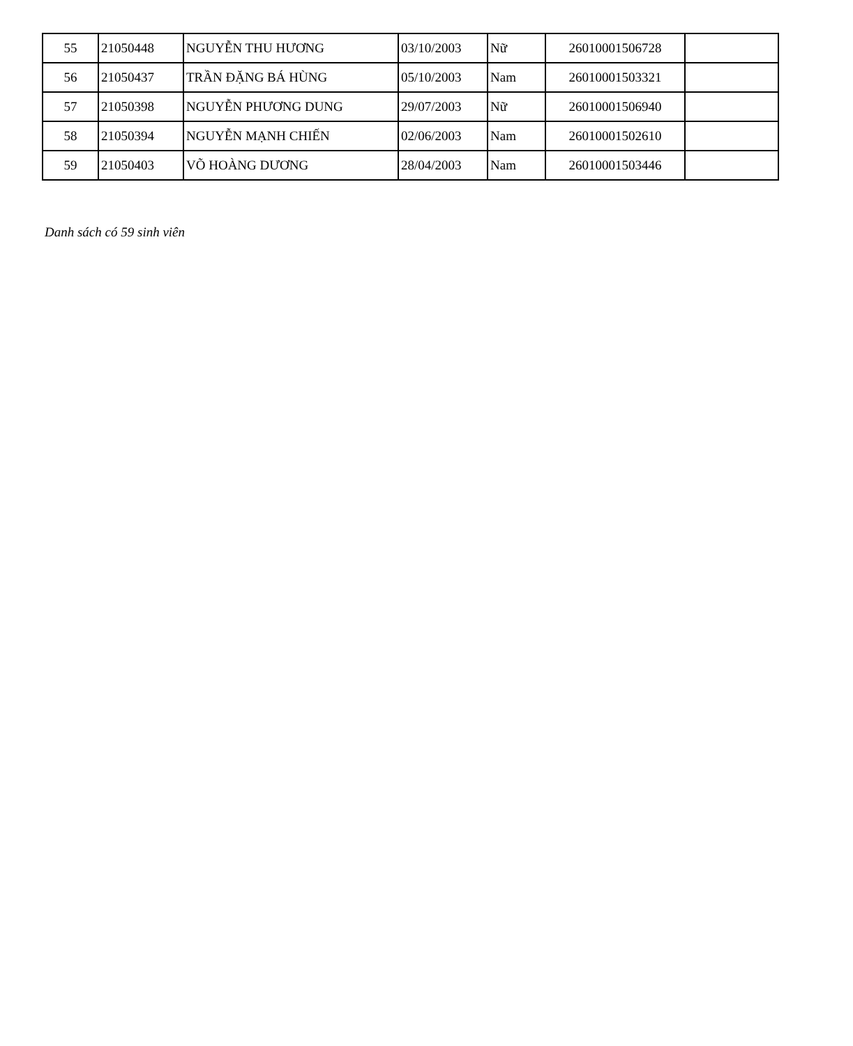| 55 | 21050448 | NGUYỄN THU HƯƠNG | 03/10/2003 | Nữ | 26010001506728 | |
| 56 | 21050437 | TRẦN ĐẶNG BÁ HÙNG | 05/10/2003 | Nam | 26010001503321 | |
| 57 | 21050398 | NGUYỄN PHƯƠNG DUNG | 29/07/2003 | Nữ | 26010001506940 | |
| 58 | 21050394 | NGUYỄN MẠNH CHIẾN | 02/06/2003 | Nam | 26010001502610 | |
| 59 | 21050403 | VÕ HOÀNG DƯƠNG | 28/04/2003 | Nam | 26010001503446 | |
Danh sách có 59 sinh viên